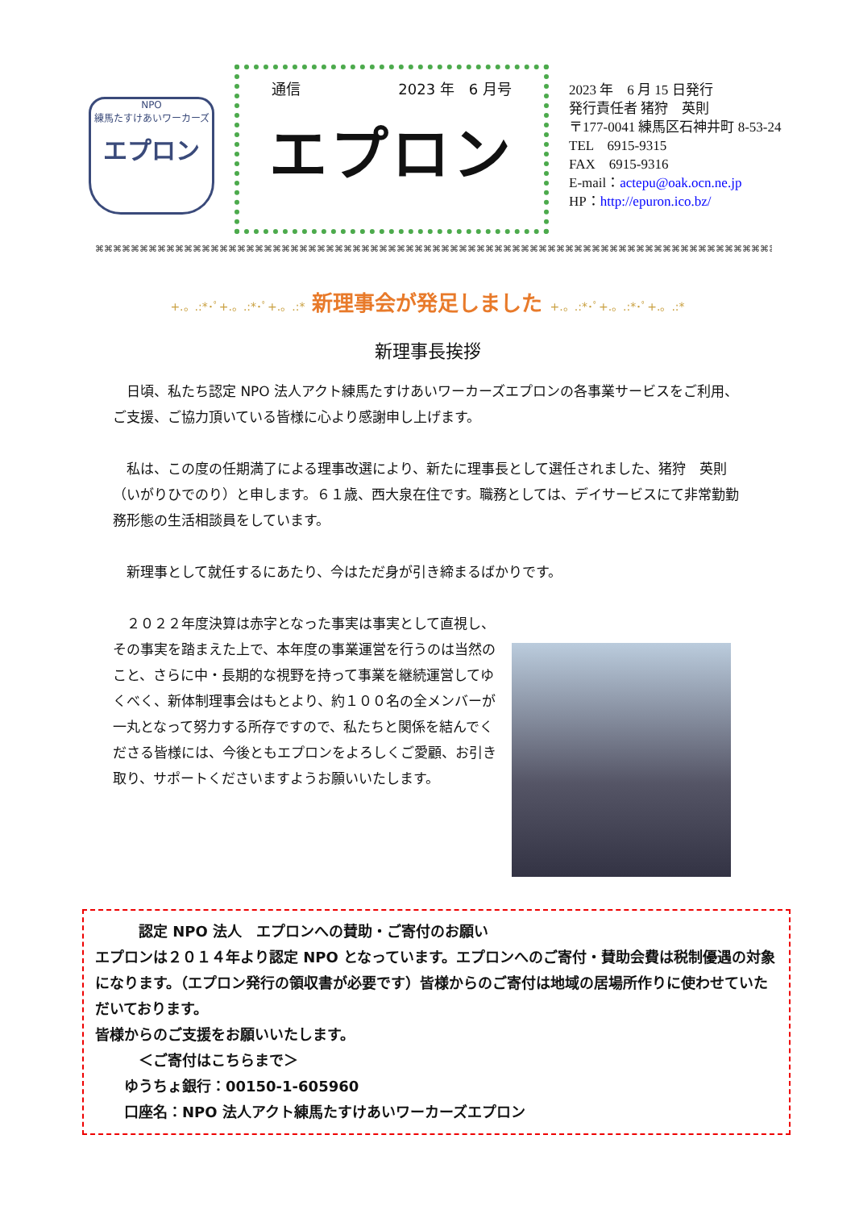NPO
練馬たすけあいワーカーズ
エプロン
通信 2023 年　6 月号
エプロン
2023 年　6 月 15 日発行
発行責任者 猪狩　英則
〒177-0041 練馬区石神井町 8-53-24
TEL　6915-9315
FAX　6915-9316
E-mail：actepu@oak.ocn.ne.jp
HP：http://epuron.ico.bz/
⌘⌘⌘⌘⌘⌘⌘⌘⌘⌘⌘⌘⌘⌘⌘⌘⌘⌘⌘⌘⌘⌘⌘⌘⌘⌘⌘⌘⌘⌘⌘⌘⌘⌘⌘⌘⌘⌘⌘⌘⌘⌘⌘⌘⌘⌘⌘⌘⌘⌘⌘⌘⌘⌘⌘⌘⌘⌘⌘⌘⌘⌘⌘⌘⌘⌘⌘⌘⌘⌘⌘⌘⌘⌘⌘⌘⌘⌘
+.。.:*･ﾟ+.。.:*･ﾟ+.。.:* 新理事会が発足しました +.。.:*･ﾟ+.。.:*･ﾟ+.。.:*
新理事長挨拶
　日頃、私たち認定 NPO 法人アクト練馬たすけあいワーカーズエプロンの各事業サービスをご利用、ご支援、ご協力頂いている皆様に心より感謝申し上げます。
　私は、この度の任期満了による理事改選により、新たに理事長として選任されました、猪狩　英則（いがりひでのり）と申します。６１歳、西大泉在住です。職務としては、デイサービスにて非常勤勤務形態の生活相談員をしています。
　新理事として就任するにあたり、今はただ身が引き締まるばかりです。
　２０２２年度決算は赤字となった事実は事実として直視し、その事実を踏まえた上で、本年度の事業運営を行うのは当然のこと、さらに中・長期的な視野を持って事業を継続運営してゆくべく、新体制理事会はもとより、約１００名の全メンバーが一丸となって努力する所存ですので、私たちと関係を結んでくださる皆様には、今後ともエプロンをよろしくご愛顧、お引き取り、サポートくださいますようお願いいたします。
　　　認定 NPO 法人　エプロンへの賛助・ご寄付のお願い
エプロンは２０１４年より認定 NPO となっています。エプロンへのご寄付・賛助会費は税制優遇の対象になります。（エプロン発行の領収書が必要です）皆様からのご寄付は地域の居場所作りに使わせていただいております。
皆様からのご支援をお願いいたします。
　　　＜ご寄付はこちらまで＞
　　ゆうちょ銀行：00150-1-605960
　　口座名：NPO 法人アクト練馬たすけあいワーカーズエプロン